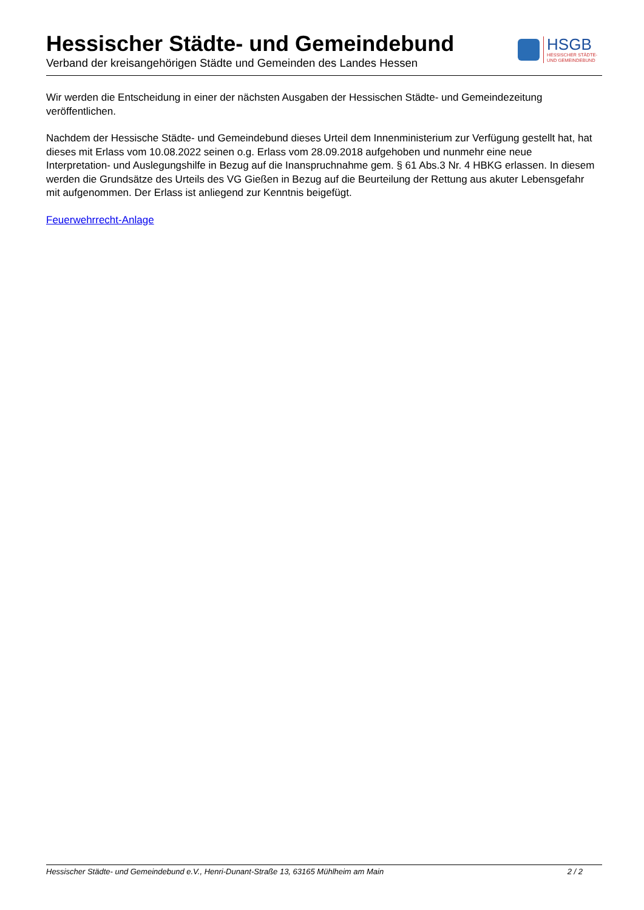Hessischer Städte- und Gemeindebund
Verband der kreisangehörigen Städte und Gemeinden des Landes Hessen
HSGB
HESSISCHER STÄDTE-
UND GEMEINDEBUND
Wir werden die Entscheidung in einer der nächsten Ausgaben der Hessischen Städte- und Gemeindezeitung veröffentlichen.
Nachdem der Hessische Städte- und Gemeindebund dieses Urteil dem Innenministerium zur Verfügung gestellt hat, hat dieses mit Erlass vom 10.08.2022 seinen o.g. Erlass vom 28.09.2018 aufgehoben und nunmehr eine neue Interpretation- und Auslegungshilfe in Bezug auf die Inanspruchnahme gem. § 61 Abs.3 Nr. 4 HBKG erlassen. In diesem werden die Grundsätze des Urteils des VG Gießen in Bezug auf die Beurteilung der Rettung aus akuter Lebensgefahr mit aufgenommen. Der Erlass ist anliegend zur Kenntnis beigefügt.
Feuerwehrrecht-Anlage
Hessischer Städte- und Gemeindebund e.V., Henri-Dunant-Straße 13, 63165 Mühlheim am Main 2 / 2